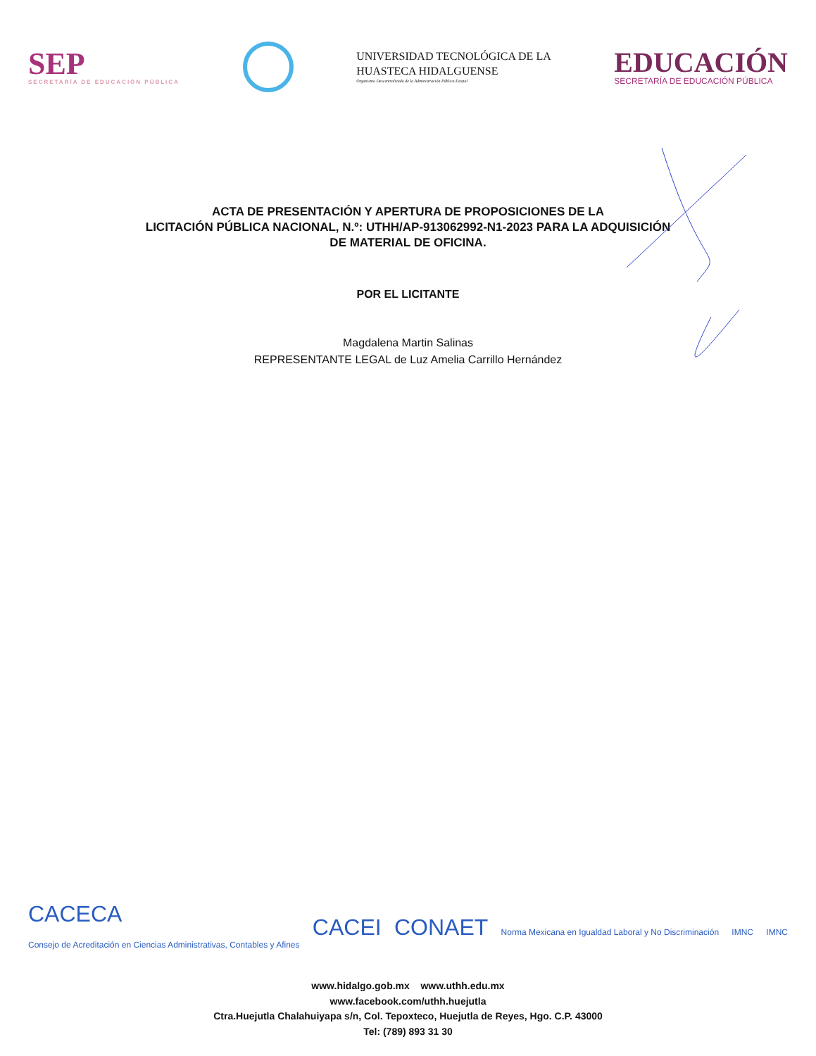SEP
SECRETARÍA DE EDUCACIÓN PÚBLICA
UNIVERSIDAD TECNOLÓGICA DE LA
HUASTECA HIDALGUENSE
Organismo Descentralizado de la Administración Pública Estatal
EDUCACIÓN
SECRETARÍA DE EDUCACIÓN PÚBLICA
ACTA DE PRESENTACIÓN Y APERTURA DE PROPOSICIONES DE LA
LICITACIÓN PÚBLICA NACIONAL, N.º: UTHH/AP-913062992-N1-2023 PARA LA ADQUISICIÓN
DE MATERIAL DE OFICINA.
POR EL LICITANTE
Magdalena Martin Salinas
REPRESENTANTE LEGAL de Luz Amelia Carrillo Hernández
CACECA
Consejo de Acreditación en Ciencias Administrativas, Contables y Afines
CACEI CONAET
Norma Mexicana en Igualdad Laboral y No Discriminación
IMNC IMNC
www.hidalgo.gob.mx www.uthh.edu.mx
www.facebook.com/uthh.huejutla
Ctra.Huejutla Chalahuiyapa s/n, Col. Tepoxteco, Huejutla de Reyes, Hgo. C.P. 43000
Tel: (789) 893 31 30